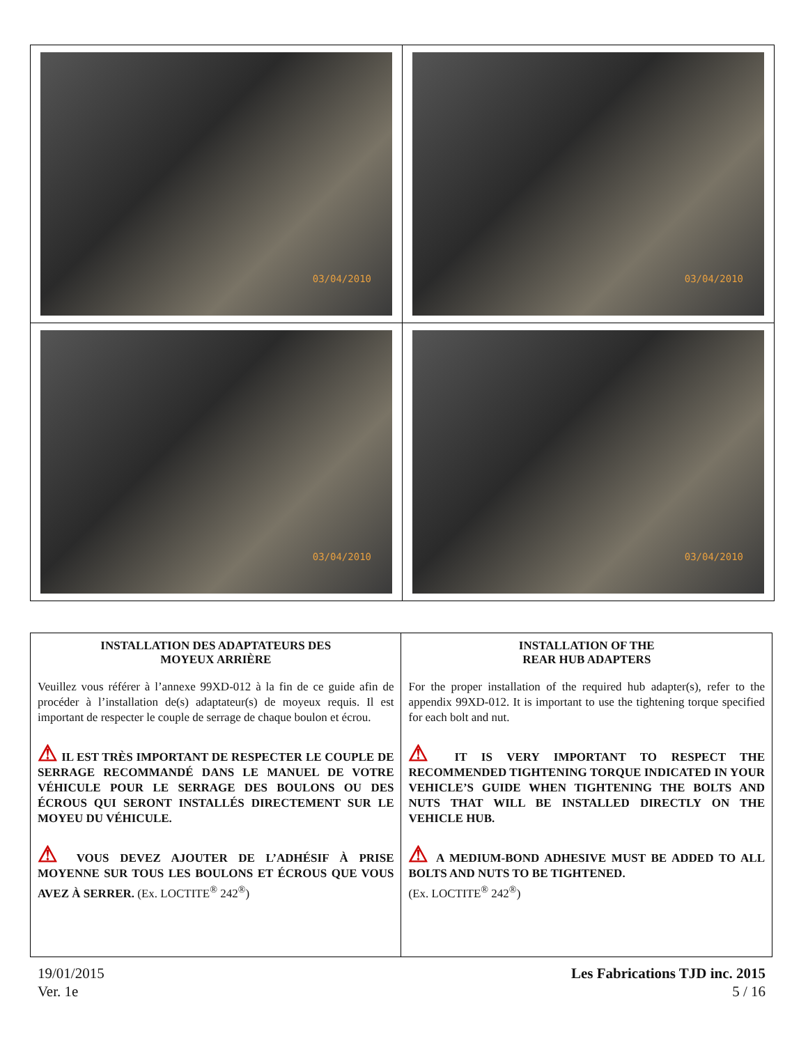| 03/04/2010 | 03/04/2010 |
| 03/04/2010 | 03/04/2010 |
| INSTALLATION DES ADAPTATEURS DES MOYEUX ARRIÈRE Veuillez vous référer à l’annexe 99XD-012 à la fin de ce guide afin de procéder à l’installation de(s) adaptateur(s) de moyeux requis. Il est important de respecter le couple de serrage de chaque boulon et écrou. ⚠ IL EST TRÈS IMPORTANT DE RESPECTER LE COUPLE DE SERRAGE RECOMMANDÉ DANS LE MANUEL DE VOTRE VÉHICULE POUR LE SERRAGE DES BOULONS OU DES ÉCROUS QUI SERONT INSTALLÉS DIRECTEMENT SUR LE MOYEU DU VÉHICULE. ⚠ VOUS DEVEZ AJOUTER DE L’ADHÉSIF À PRISE MOYENNE SUR TOUS LES BOULONS ET ÉCROUS QUE VOUS AVEZ À SERRER. (Ex. LOCTITE<sup>®</sup> 242<sup>®</sup>) | INSTALLATION OF THE REAR HUB ADAPTERS For the proper installation of the required hub adapter(s), refer to the appendix 99XD-012. It is important to use the tightening torque specified for each bolt and nut. ⚠ IT IS VERY IMPORTANT TO RESPECT THE RECOMMENDED TIGHTENING TORQUE INDICATED IN YOUR VEHICLE’S GUIDE WHEN TIGHTENING THE BOLTS AND NUTS THAT WILL BE INSTALLED DIRECTLY ON THE VEHICLE HUB. ⚠ A MEDIUM-BOND ADHESIVE MUST BE ADDED TO ALL BOLTS AND NUTS TO BE TIGHTENED. (Ex. LOCTITE<sup>®</sup> 242<sup>®</sup>) |
19/01/2015
Ver. 1e
Les Fabrications TJD inc. 2015
5 / 16